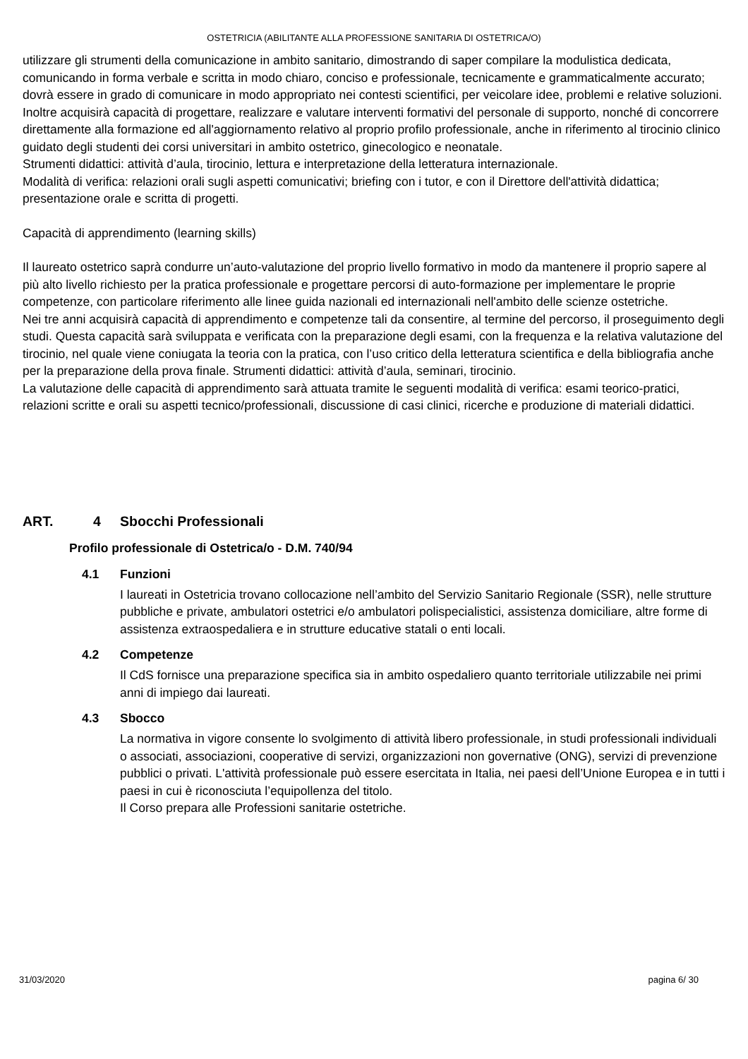OSTETRICIA (ABILITANTE ALLA PROFESSIONE SANITARIA DI OSTETRICA/O)
utilizzare gli strumenti della comunicazione in ambito sanitario, dimostrando di saper compilare la modulistica dedicata, comunicando in forma verbale e scritta in modo chiaro, conciso e professionale, tecnicamente e grammaticalmente accurato; dovrà essere in grado di comunicare in modo appropriato nei contesti scientifici, per veicolare idee, problemi e relative soluzioni. Inoltre acquisirà capacità di progettare, realizzare e valutare interventi formativi del personale di supporto, nonché di concorrere direttamente alla formazione ed all'aggiornamento relativo al proprio profilo professionale, anche in riferimento al tirocinio clinico guidato degli studenti dei corsi universitari in ambito ostetrico, ginecologico e neonatale.
Strumenti didattici: attività d’aula, tirocinio, lettura e interpretazione della letteratura internazionale.
Modalità di verifica: relazioni orali sugli aspetti comunicativi; briefing con i tutor, e con il Direttore dell'attività didattica; presentazione orale e scritta di progetti.
Capacità di apprendimento (learning skills)
Il laureato ostetrico saprà condurre un’auto-valutazione del proprio livello formativo in modo da mantenere il proprio sapere al più alto livello richiesto per la pratica professionale e progettare percorsi di auto-formazione per implementare le proprie competenze, con particolare riferimento alle linee guida nazionali ed internazionali nell'ambito delle scienze ostetriche.
Nei tre anni acquisirà capacità di apprendimento e competenze tali da consentire, al termine del percorso, il proseguimento degli studi. Questa capacità sarà sviluppata e verificata con la preparazione degli esami, con la frequenza e la relativa valutazione del tirocinio, nel quale viene coniugata la teoria con la pratica, con l’uso critico della letteratura scientifica e della bibliografia anche per la preparazione della prova finale. Strumenti didattici: attività d’aula, seminari, tirocinio.
La valutazione delle capacità di apprendimento sarà attuata tramite le seguenti modalità di verifica: esami teorico-pratici, relazioni scritte e orali su aspetti tecnico/professionali, discussione di casi clinici, ricerche e produzione di materiali didattici.
ART. 4 Sbocchi Professionali
Profilo professionale di Ostetrica/o - D.M. 740/94
4.1 Funzioni
I laureati in Ostetricia trovano collocazione nell’ambito del Servizio Sanitario Regionale (SSR), nelle strutture pubbliche e private, ambulatori ostetrici e/o ambulatori polispecialistici, assistenza domiciliare, altre forme di assistenza extraospedaliera e in strutture educative statali o enti locali.
4.2 Competenze
Il CdS fornisce una preparazione specifica sia in ambito ospedaliero quanto territoriale utilizzabile nei primi anni di impiego dai laureati.
4.3 Sbocco
La normativa in vigore consente lo svolgimento di attività libero professionale, in studi professionali individuali o associati, associazioni, cooperative di servizi, organizzazioni non governative (ONG), servizi di prevenzione pubblici o privati. L'attività professionale può essere esercitata in Italia, nei paesi dell’Unione Europea e in tutti i paesi in cui è riconosciuta l’equipollenza del titolo.
Il Corso prepara alle Professioni sanitarie ostetriche.
31/03/2020 pagina 6/ 30